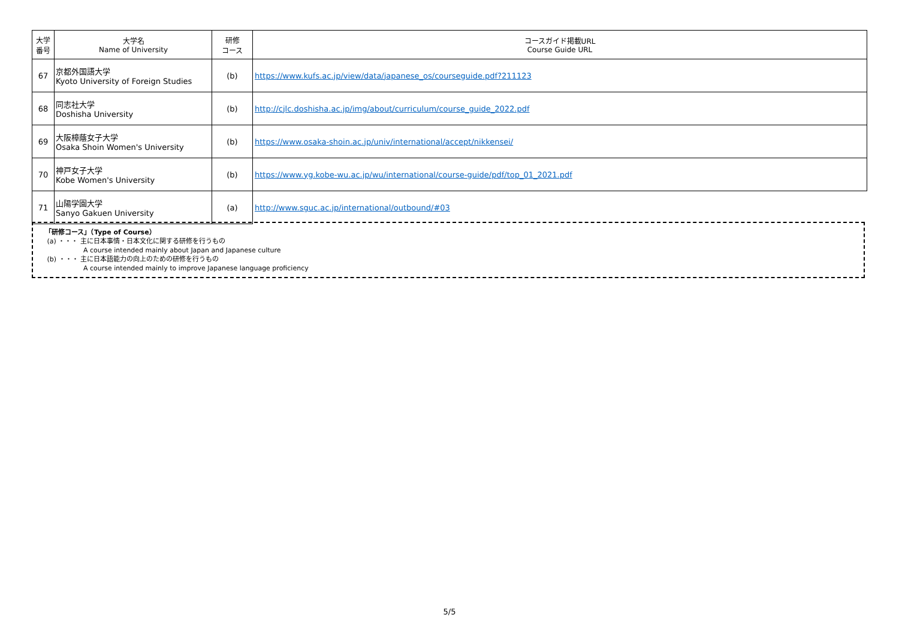| 大学 番号 | 大学名 Name of University | 研修 コース | コースガイド掲載URL Course Guide URL |
| --- | --- | --- | --- |
| 67 | 京都外国語大学 Kyoto University of Foreign Studies | (b) | https://www.kufs.ac.jp/view/data/japanese_os/courseguide.pdf?211123 |
| 68 | 同志社大学 Doshisha University | (b) | http://cjlc.doshisha.ac.jp/img/about/curriculum/course_guide_2022.pdf |
| 69 | 大阪樟蔭女子大学 Osaka Shoin Women's University | (b) | https://www.osaka-shoin.ac.jp/univ/international/accept/nikkensei/ |
| 70 | 神戸女子大学 Kobe Women's University | (b) | https://www.yg.kobe-wu.ac.jp/wu/international/course-guide/pdf/top_01_2021.pdf |
| 71 | 山陽学園大学 Sanyo Gakuen University | (a) | http://www.sguc.ac.jp/international/outbound/#03 |
「研修コース」（Type of Course）
(a) ・・・ 主に日本事情・日本文化に関する研修を行うもの
A course intended mainly about Japan and Japanese culture
(b) ・・・ 主に日本語能力の向上のための研修を行うもの
A course intended mainly to improve Japanese language proficiency
5/5